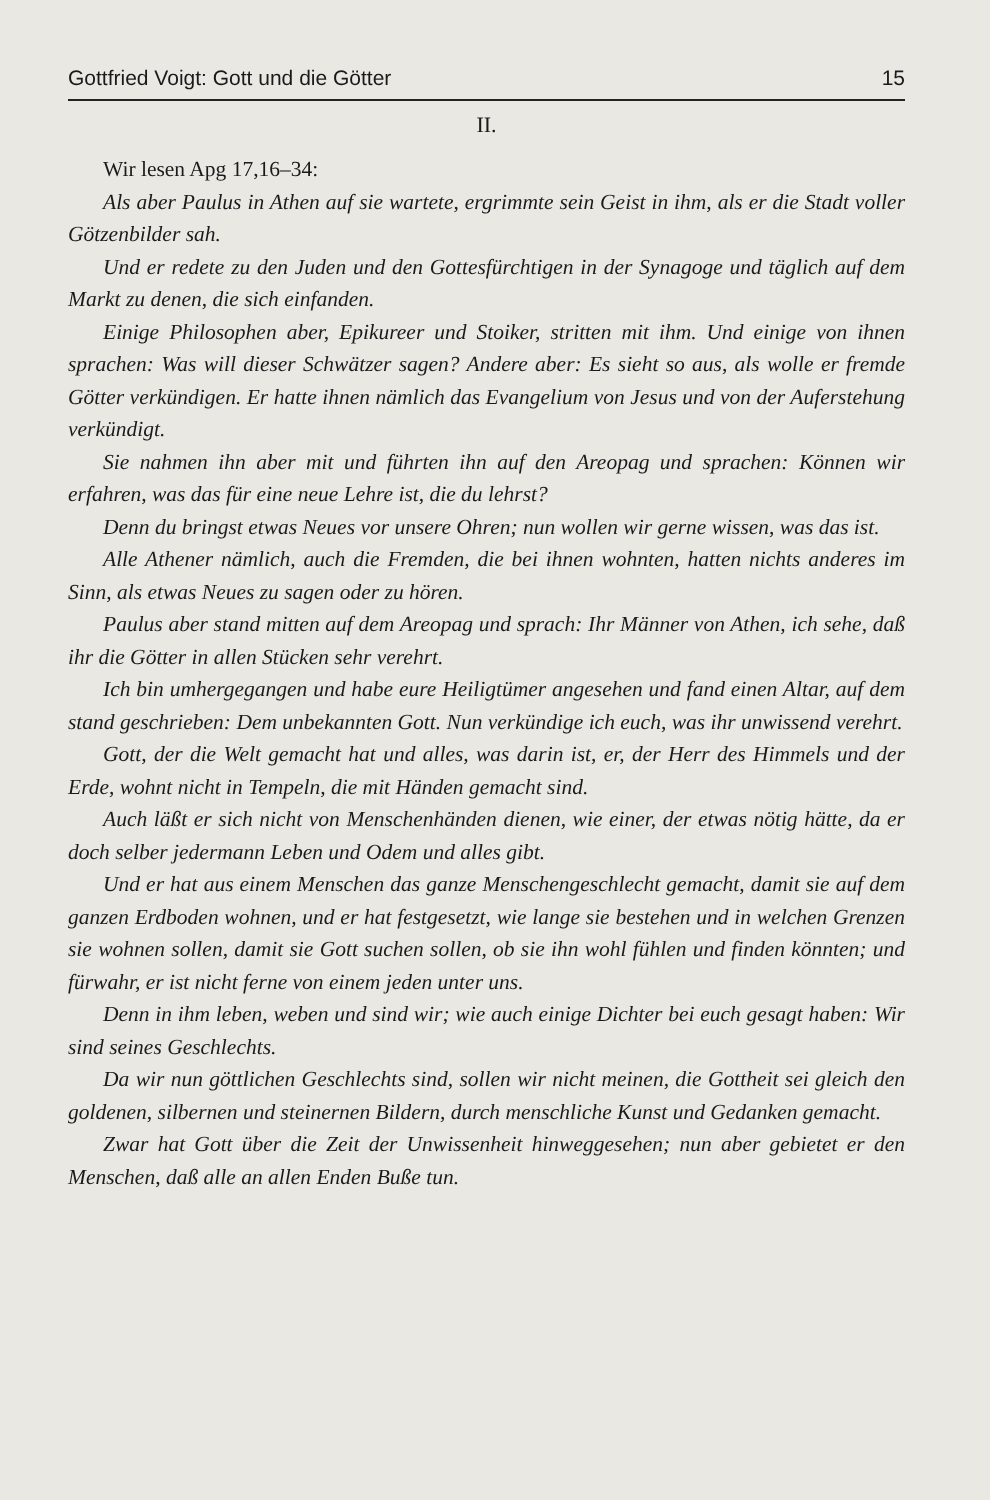Gottfried Voigt: Gott und die Götter 15
II.
Wir lesen Apg 17,16–34:
Als aber Paulus in Athen auf sie wartete, ergrimmte sein Geist in ihm, als er die Stadt voller Götzenbilder sah.
Und er redete zu den Juden und den Gottesfürchtigen in der Synagoge und täglich auf dem Markt zu denen, die sich einfanden.
Einige Philosophen aber, Epikureer und Stoiker, stritten mit ihm. Und einige von ihnen sprachen: Was will dieser Schwätzer sagen? Andere aber: Es sieht so aus, als wolle er fremde Götter verkündigen. Er hatte ihnen nämlich das Evangelium von Jesus und von der Auferstehung verkündigt.
Sie nahmen ihn aber mit und führten ihn auf den Areopag und sprachen: Können wir erfahren, was das für eine neue Lehre ist, die du lehrst?
Denn du bringst etwas Neues vor unsere Ohren; nun wollen wir gerne wissen, was das ist.
Alle Athener nämlich, auch die Fremden, die bei ihnen wohnten, hatten nichts anderes im Sinn, als etwas Neues zu sagen oder zu hören.
Paulus aber stand mitten auf dem Areopag und sprach: Ihr Männer von Athen, ich sehe, daß ihr die Götter in allen Stücken sehr verehrt.
Ich bin umhergegangen und habe eure Heiligtümer angesehen und fand einen Altar, auf dem stand geschrieben: Dem unbekannten Gott. Nun verkündige ich euch, was ihr unwissend verehrt.
Gott, der die Welt gemacht hat und alles, was darin ist, er, der Herr des Himmels und der Erde, wohnt nicht in Tempeln, die mit Händen gemacht sind.
Auch läßt er sich nicht von Menschenhänden dienen, wie einer, der etwas nötig hätte, da er doch selber jedermann Leben und Odem und alles gibt.
Und er hat aus einem Menschen das ganze Menschengeschlecht gemacht, damit sie auf dem ganzen Erdboden wohnen, und er hat festgesetzt, wie lange sie bestehen und in welchen Grenzen sie wohnen sollen, damit sie Gott suchen sollen, ob sie ihn wohl fühlen und finden könnten; und fürwahr, er ist nicht ferne von einem jeden unter uns.
Denn in ihm leben, weben und sind wir; wie auch einige Dichter bei euch gesagt haben: Wir sind seines Geschlechts.
Da wir nun göttlichen Geschlechts sind, sollen wir nicht meinen, die Gottheit sei gleich den goldenen, silbernen und steinernen Bildern, durch menschliche Kunst und Gedanken gemacht.
Zwar hat Gott über die Zeit der Unwissenheit hinweggesehen; nun aber gebietet er den Menschen, daß alle an allen Enden Buße tun.